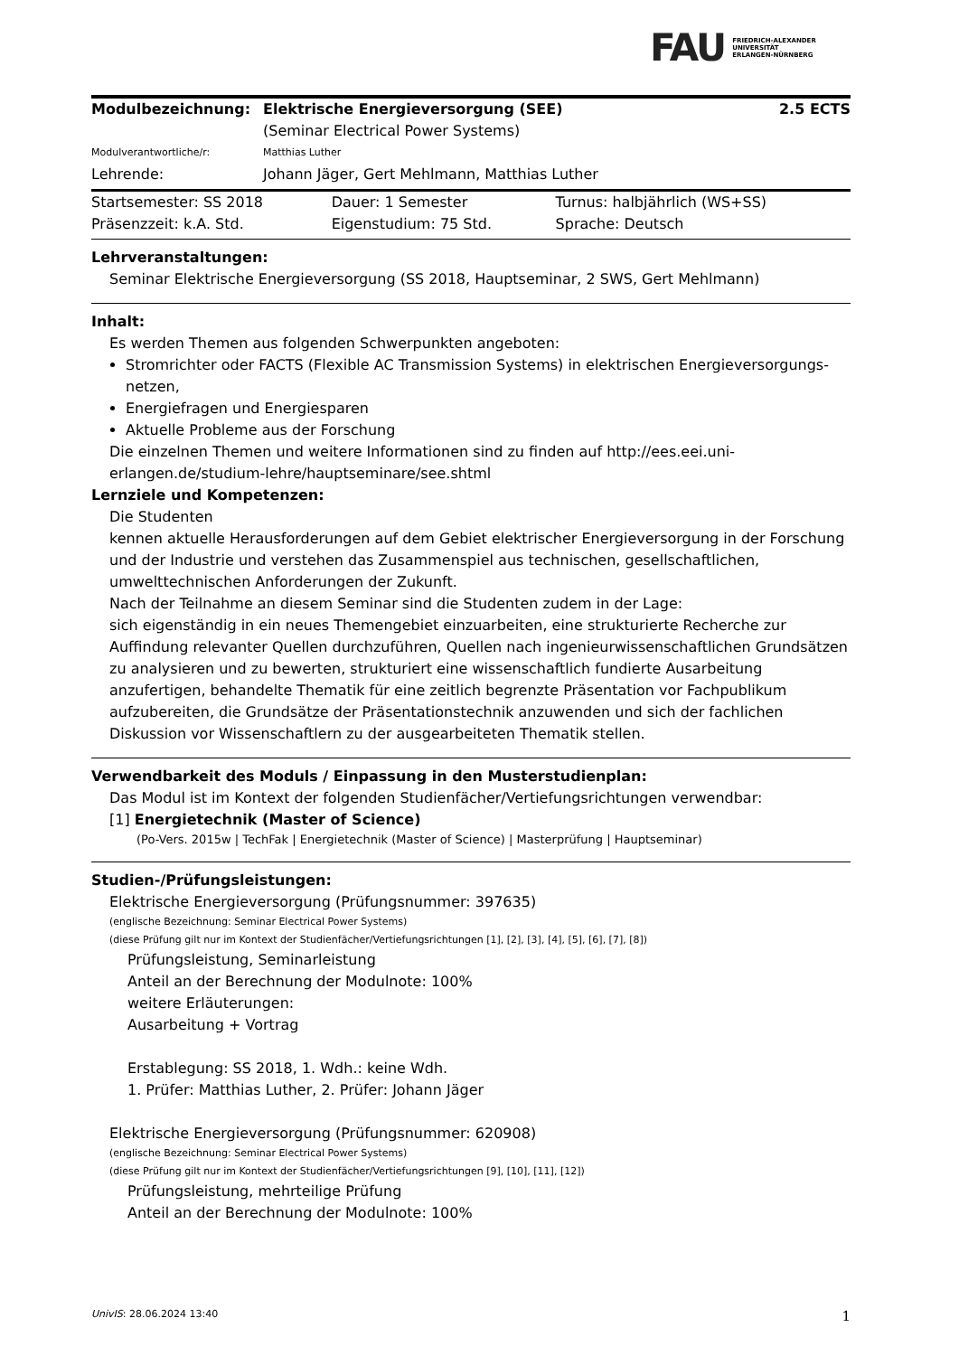FAU FRIEDRICH-ALEXANDER
UNIVERSITÄT
ERLANGEN-NÜRNBERG
| Modulbezeichnung: | Elektrische Energieversorgung (SEE) | 2.5 ECTS |
| | (Seminar Electrical Power Systems) | |
| Modulverantwortliche/r: | Matthias Luther | |
| Lehrende: | Johann Jäger, Gert Mehlmann, Matthias Luther | |
| Startsemester: SS 2018 | Dauer: 1 Semester | Turnus: halbjährlich (WS+SS) |
| Präsenzzeit: k.A. Std. | Eigenstudium: 75 Std. | Sprache: Deutsch |
Lehrveranstaltungen:
Seminar Elektrische Energieversorgung (SS 2018, Hauptseminar, 2 SWS, Gert Mehlmann)
Inhalt:
Es werden Themen aus folgenden Schwerpunkten angeboten:
Stromrichter oder FACTS (Flexible AC Transmission Systems) in elektrischen Energieversorgungs-netzen,
Energiefragen und Energiesparen
Aktuelle Probleme aus der Forschung
Die einzelnen Themen und weitere Informationen sind zu finden auf http://ees.eei.uni-erlangen.de/studium-lehre/hauptseminare/see.shtml
Lernziele und Kompetenzen:
Die Studenten
kennen aktuelle Herausforderungen auf dem Gebiet elektrischer Energieversorgung in der Forschung und der Industrie und verstehen das Zusammenspiel aus technischen, gesellschaftlichen, umwelttechnischen Anforderungen der Zukunft.
Nach der Teilnahme an diesem Seminar sind die Studenten zudem in der Lage:
sich eigenständig in ein neues Themengebiet einzuarbeiten, eine strukturierte Recherche zur Auffindung relevanter Quellen durchzuführen, Quellen nach ingenieurwissenschaftlichen Grundsätzen zu analysieren und zu bewerten, strukturiert eine wissenschaftlich fundierte Ausarbeitung anzufertigen, behandelte Thematik für eine zeitlich begrenzte Präsentation vor Fachpublikum aufzubereiten, die Grundsätze der Präsentationstechnik anzuwenden und sich der fachlichen Diskussion vor Wissenschaftlern zu der ausgearbeiteten Thematik stellen.
Verwendbarkeit des Moduls / Einpassung in den Musterstudienplan:
Das Modul ist im Kontext der folgenden Studienfächer/Vertiefungsrichtungen verwendbar:
[1] Energietechnik (Master of Science)
(Po-Vers. 2015w | TechFak | Energietechnik (Master of Science) | Masterprüfung | Hauptseminar)
Studien-/Prüfungsleistungen:
Elektrische Energieversorgung (Prüfungsnummer: 397635)
(englische Bezeichnung: Seminar Electrical Power Systems)
(diese Prüfung gilt nur im Kontext der Studienfächer/Vertiefungsrichtungen [1], [2], [3], [4], [5], [6], [7], [8])
Prüfungsleistung, Seminarleistung
Anteil an der Berechnung der Modulnote: 100%
weitere Erläuterungen:
Ausarbeitung + Vortrag
Erstablegung: SS 2018, 1. Wdh.: keine Wdh.
1. Prüfer: Matthias Luther, 2. Prüfer: Johann Jäger
Elektrische Energieversorgung (Prüfungsnummer: 620908)
(englische Bezeichnung: Seminar Electrical Power Systems)
(diese Prüfung gilt nur im Kontext der Studienfächer/Vertiefungsrichtungen [9], [10], [11], [12])
Prüfungsleistung, mehrteilige Prüfung
Anteil an der Berechnung der Modulnote: 100%
UnivIS: 28.06.2024 13:40 1